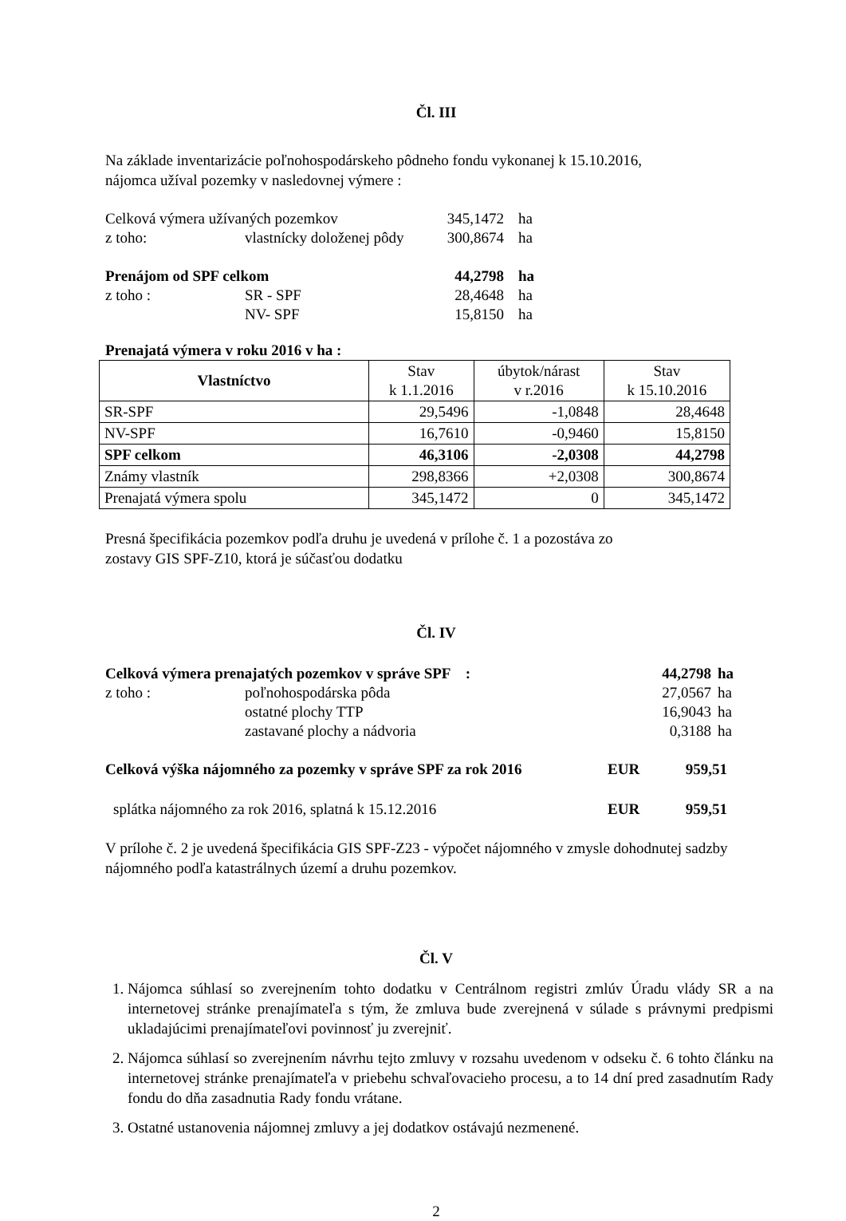Čl. III
Na základe inventarizácie poľnohospodárskeho pôdneho fondu vykonanej k 15.10.2016,
nájomca užíval pozemky v nasledovnej výmere :
| Celková výmera užívaných pozemkov | | 345,1472 | ha |
| z toho: | vlastnícky doloženej pôdy | 300,8674 | ha |
| Prenájom od SPF celkom | | 44,2798 | ha |
| z toho : | SR - SPF | 28,4648 | ha |
| | NV- SPF | 15,8150 | ha |
Prenajatá výmera v roku 2016 v ha :
| Vlastníctvo | Stav k 1.1.2016 | úbytok/nárast v r.2016 | Stav k 15.10.2016 |
| --- | --- | --- | --- |
| SR-SPF | 29,5496 | -1,0848 | 28,4648 |
| NV-SPF | 16,7610 | -0,9460 | 15,8150 |
| SPF celkom | 46,3106 | -2,0308 | 44,2798 |
| Známy vlastník | 298,8366 | +2,0308 | 300,8674 |
| Prenajatá výmera spolu | 345,1472 | 0 | 345,1472 |
Presná špecifikácia pozemkov podľa druhu je uvedená v prílohe č. 1 a pozostáva zo
zostavy GIS SPF-Z10, ktorá je súčasťou dodatku
Čl. IV
| Celková výmera prenajatých pozemkov v správe SPF : | | 44,2798 | ha |
| z toho : | poľnohospodárska pôda | 27,0567 | ha |
| | ostatné plochy TTP | 16,9043 | ha |
| | zastavané plochy a nádvoria | 0,3188 | ha |
| Celková výška nájomného za pozemky v správe SPF za rok 2016 | EUR | 959,51 |
| splátka nájomného za rok 2016, splatná k 15.12.2016 | EUR | 959,51 |
V prílohe č. 2 je uvedená špecifikácia GIS SPF-Z23 - výpočet nájomného v zmysle dohodnutej sadzby nájomného podľa katastrálnych území a druhu pozemkov.
Čl. V
1. Nájomca súhlasí so zverejnením tohto dodatku v Centrálnom registri zmlúv Úradu vlády SR a na internetovej stránke prenajímateľa s tým, že zmluva bude zverejnená v súlade s právnymi predpismi ukladajúcimi prenajímateľovi povinnosť ju zverejniť.
2. Nájomca súhlasí so zverejnením návrhu tejto zmluvy v rozsahu uvedenom v odseku č. 6 tohto článku na internetovej stránke prenajímateľa v priebehu schvaľovacieho procesu, a to 14 dní pred zasadnutím Rady fondu do dňa zasadnutia Rady fondu vrátane.
3. Ostatné ustanovenia nájomnej zmluvy a jej dodatkov ostávajú nezmenené.
2